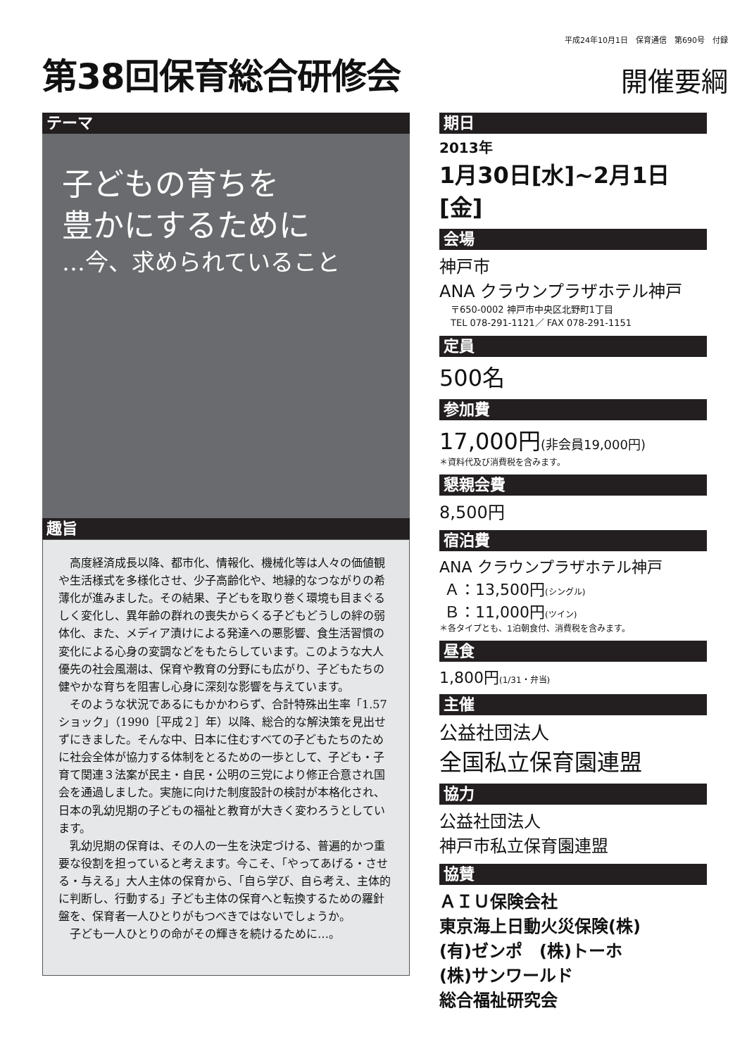平成24年10月1日　保育通信　第690号　付録
第38回保育総合研修会
開催要綱
テーマ
子どもの育ちを
豊かにするために
…今、求められていること
趣旨
高度経済成長以降、都市化、情報化、機械化等は人々の価値観や生活様式を多様化させ、少子高齢化や、地縁的なつながりの希薄化が進みました。その結果、子どもを取り巻く環境も目まぐるしく変化し、異年齢の群れの喪失からくる子どもどうしの絆の弱体化、また、メディア漬けによる発達への悪影響、食生活習慣の変化による心身の変調などをもたらしています。このような大人優先の社会風潮は、保育や教育の分野にも広がり、子どもたちの健やかな育ちを阻害し心身に深刻な影響を与えています。
そのような状況であるにもかかわらず、合計特殊出生率「1.57ショック」（1990［平成２］年）以降、総合的な解決策を見出せずにきました。そんな中、日本に住むすべての子どもたちのために社会全体が協力する体制をとるための一歩として、子ども・子育て関連３法案が民主・自民・公明の三党により修正合意され国会を通過しました。実施に向けた制度設計の検討が本格化され、日本の乳幼児期の子どもの福祉と教育が大きく変わろうとしています。
乳幼児期の保育は、その人の一生を決定づける、普遍的かつ重要な役割を担っていると考えます。今こそ、「やってあげる・させる・与える」大人主体の保育から、「自ら学び、自ら考え、主体的に判断し、行動する」子ども主体の保育へと転換するための羅針盤を、保育者一人ひとりがもつべきではないでしょうか。
子ども一人ひとりの命がその輝きを続けるために…。
期日
2013年
1月30日[水]~2月1日[金]
会場
神戸市
ANA クラウンプラザホテル神戸
〒650-0002 神戸市中央区北野町1丁目
TEL 078-291-1121／ FAX 078-291-1151
定員
500名
参加費
17,000円(非会員19,000円)
＊資料代及び消費税を含みます。
懇親会費
8,500円
宿泊費
ANA クラウンプラザホテル神戸
Ａ：13,500円(シングル)
Ｂ：11,000円(ツイン)
＊各タイプとも、1泊朝食付、消費税を含みます。
昼食
1,800円(1/31・弁当)
主催
公益社団法人
全国私立保育園連盟
協力
公益社団法人
神戸市私立保育園連盟
協賛
ＡＩＵ保険会社
東京海上日動火災保険(株)
(有)ゼンポ　(株)トーホ
(株)サンワールド
総合福祉研究会